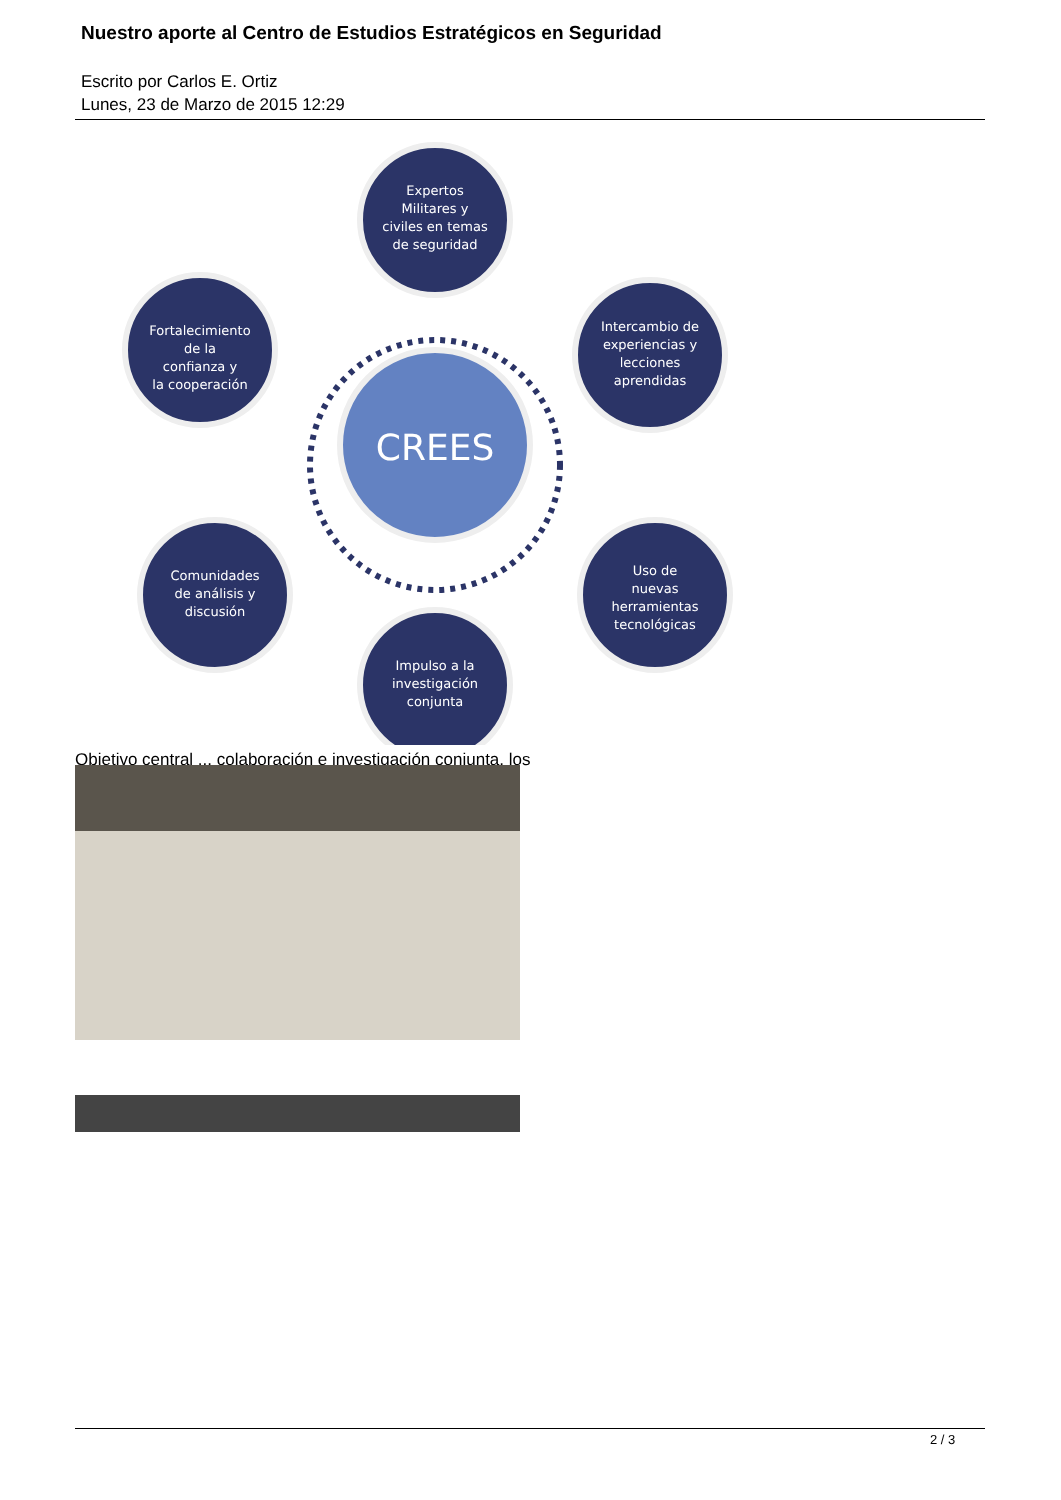Nuestro aporte al Centro de Estudios Estratégicos en Seguridad
Escrito por Carlos E. Ortiz
Lunes, 23 de Marzo de 2015 12:29
CREES
Expertos
Militares y
civiles en temas
de seguridad
Intercambio de
experiencias y
lecciones
aprendidas
Uso de
nuevas
herramientas
tecnológicas
Impulso a la
investigación
conjunta
Comunidades
de análisis y
discusión
Fortalecimiento
de la
confianza y
la cooperación
Objetivo central ... colaboración e investigación conjunta, los
2 / 3